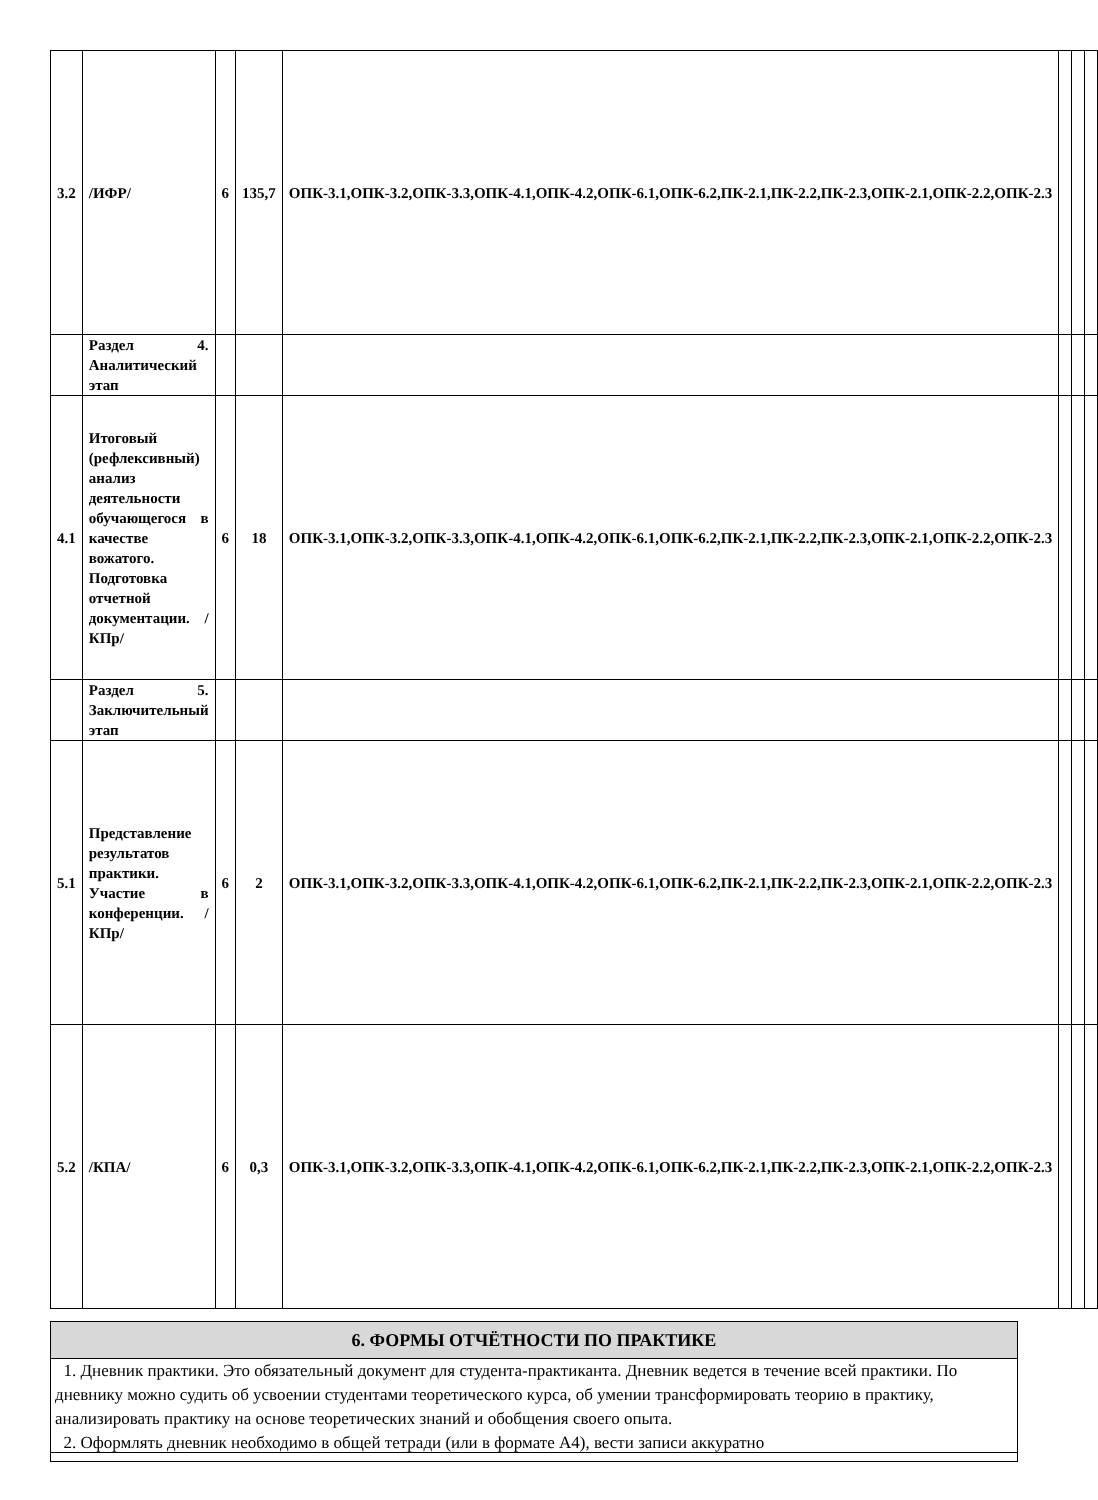| 3.2 | /ИФР/ | 6 | 135,7 | ОПК-3.1,ОПК-3.2,ОПК-3.3,ОПК-4.1,ОПК-4.2,ОПК-6.1,ОПК-6.2,ПК-2.1,ПК-2.2,ПК-2.3,ОПК-2.1,ОПК-2.2,ОПК-2.3 | | | |
| | Раздел 4. Аналитический этап | | | | | | |
| 4.1 | Итоговый (рефлексивный) анализ деятельности обучающегося в качестве вожатого. Подготовка отчетной документации. /КПр/ | 6 | 18 | ОПК-3.1,ОПК-3.2,ОПК-3.3,ОПК-4.1,ОПК-4.2,ОПК-6.1,ОПК-6.2,ПК-2.1,ПК-2.2,ПК-2.3,ОПК-2.1,ОПК-2.2,ОПК-2.3 | | | |
| | Раздел 5. Заключительный этап | | | | | | |
| 5.1 | Представление результатов практики. Участие в конференции. /КПр/ | 6 | 2 | ОПК-3.1,ОПК-3.2,ОПК-3.3,ОПК-4.1,ОПК-4.2,ОПК-6.1,ОПК-6.2,ПК-2.1,ПК-2.2,ПК-2.3,ОПК-2.1,ОПК-2.2,ОПК-2.3 | | | |
| 5.2 | /КПА/ | 6 | 0,3 | ОПК-3.1,ОПК-3.2,ОПК-3.3,ОПК-4.1,ОПК-4.2,ОПК-6.1,ОПК-6.2,ПК-2.1,ПК-2.2,ПК-2.3,ОПК-2.1,ОПК-2.2,ОПК-2.3 | | | |
6. ФОРМЫ ОТЧЁТНОСТИ ПО ПРАКТИКЕ
1. Дневник практики. Это обязательный документ для студента-практиканта. Дневник ведется в течение всей практики. По дневнику можно судить об усвоении студентами теоретического курса, об умении трансформировать теорию в практику, анализировать практику на основе теоретических знаний и обобщения своего опыта.
2. Оформлять дневник необходимо в общей тетради (или в формате А4), вести записи аккуратно